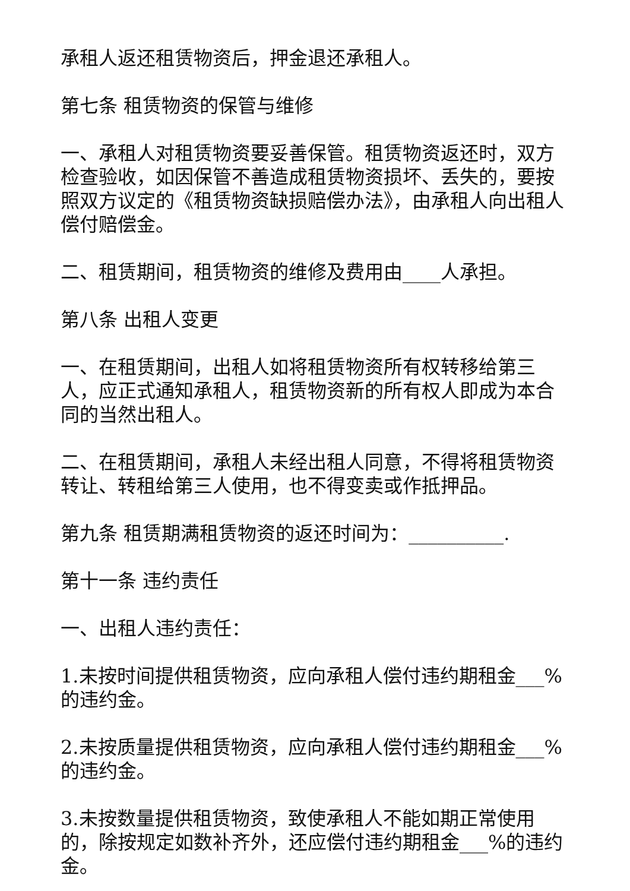承租人返还租赁物资后，押金退还承租人。
第七条 租赁物资的保管与维修
一、承租人对租赁物资要妥善保管。租赁物资返还时，双方检查验收，如因保管不善造成租赁物资损坏、丢失的，要按照双方议定的《租赁物资缺损赔偿办法》，由承租人向出租人偿付赔偿金。
二、租赁期间，租赁物资的维修及费用由____人承担。
第八条 出租人变更
一、在租赁期间，出租人如将租赁物资所有权转移给第三人，应正式通知承租人，租赁物资新的所有权人即成为本合同的当然出租人。
二、在租赁期间，承租人未经出租人同意，不得将租赁物资转让、转租给第三人使用，也不得变卖或作抵押品。
第九条 租赁期满租赁物资的返还时间为：__________.
第十一条 违约责任
一、出租人违约责任：
1.未按时间提供租赁物资，应向承租人偿付违约期租金___%的违约金。
2.未按质量提供租赁物资，应向承租人偿付违约期租金___%的违约金。
3.未按数量提供租赁物资，致使承租人不能如期正常使用的，除按规定如数补齐外，还应偿付违约期租金___%的违约金。